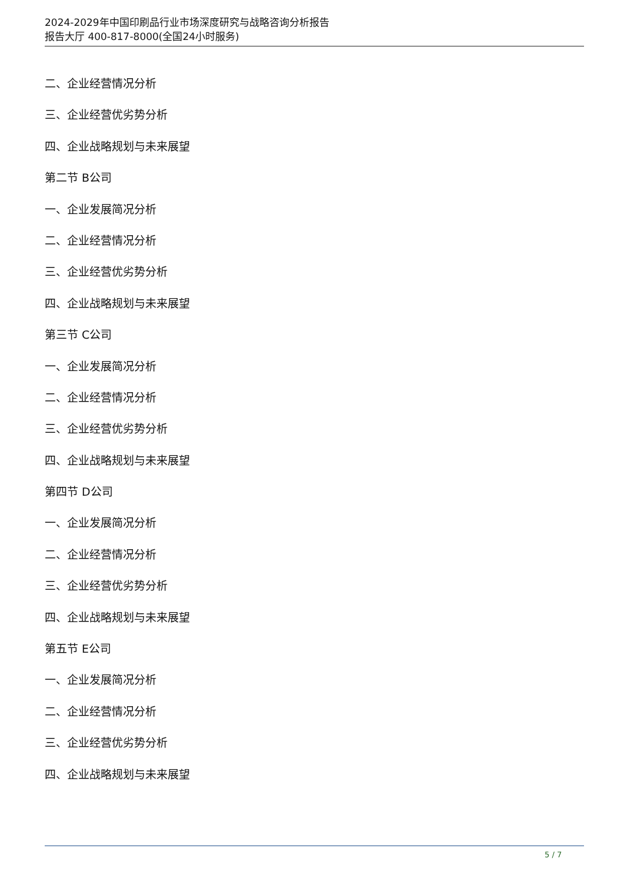2024-2029年中国印刷品行业市场深度研究与战略咨询分析报告
报告大厅 400-817-8000(全国24小时服务)
二、企业经营情况分析
三、企业经营优劣势分析
四、企业战略规划与未来展望
第二节 B公司
一、企业发展简况分析
二、企业经营情况分析
三、企业经营优劣势分析
四、企业战略规划与未来展望
第三节 C公司
一、企业发展简况分析
二、企业经营情况分析
三、企业经营优劣势分析
四、企业战略规划与未来展望
第四节 D公司
一、企业发展简况分析
二、企业经营情况分析
三、企业经营优劣势分析
四、企业战略规划与未来展望
第五节 E公司
一、企业发展简况分析
二、企业经营情况分析
三、企业经营优劣势分析
四、企业战略规划与未来展望
5 / 7